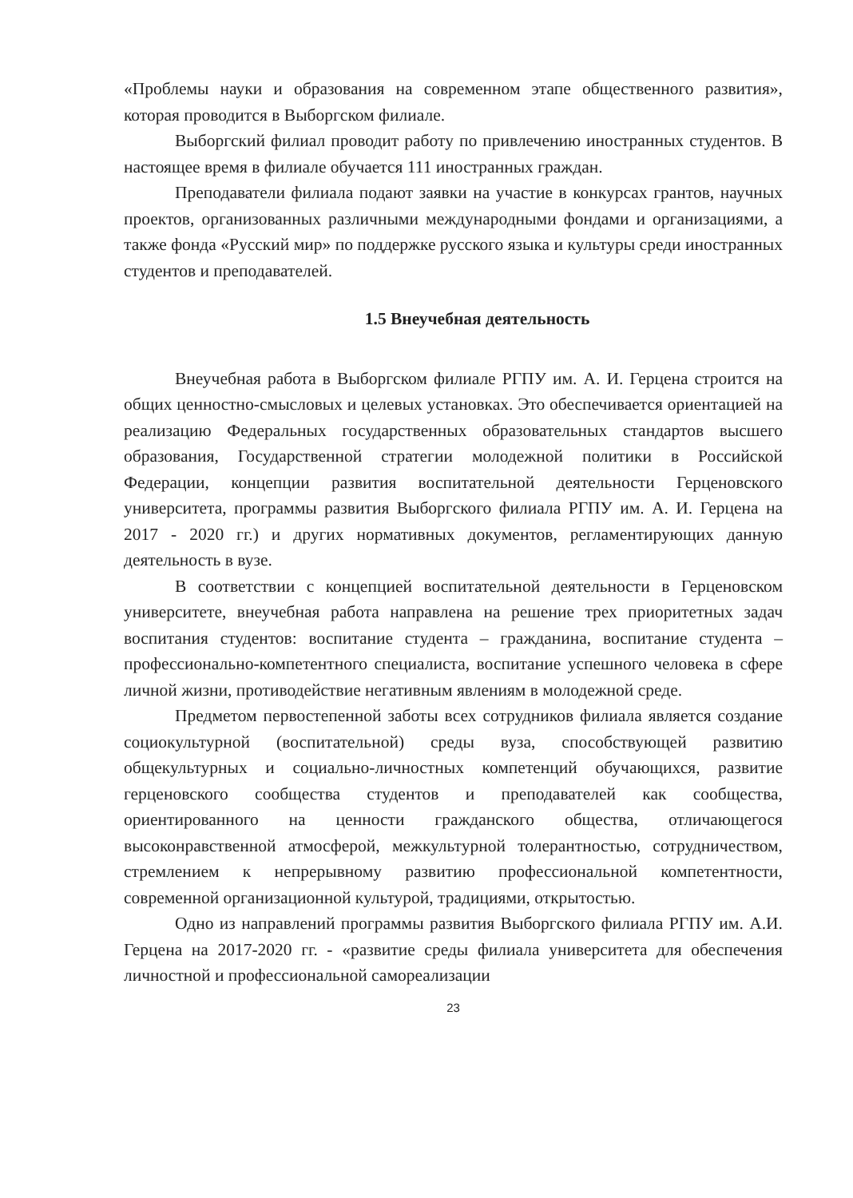«Проблемы науки и образования на современном этапе общественного развития», которая проводится в Выборгском филиале.
Выборгский филиал проводит работу по привлечению иностранных студентов. В настоящее время в филиале обучается 111 иностранных граждан.
Преподаватели филиала подают заявки на участие в конкурсах грантов, научных проектов, организованных различными международными фондами и организациями, а также фонда «Русский мир» по поддержке русского языка и культуры среди иностранных студентов и преподавателей.
1.5 Внеучебная деятельность
Внеучебная работа в Выборгском филиале РГПУ им. А. И. Герцена строится на общих ценностно-смысловых и целевых установках. Это обеспечивается ориентацией на реализацию Федеральных государственных образовательных стандартов высшего образования, Государственной стратегии молодежной политики в Российской Федерации, концепции развития воспитательной деятельности Герценовского университета, программы развития Выборгского филиала РГПУ им. А. И. Герцена на 2017 - 2020 гг.) и других нормативных документов, регламентирующих данную деятельность в вузе.
В соответствии с концепцией воспитательной деятельности в Герценовском университете, внеучебная работа направлена на решение трех приоритетных задач воспитания студентов: воспитание студента – гражданина, воспитание студента – профессионально-компетентного специалиста, воспитание успешного человека в сфере личной жизни, противодействие негативным явлениям в молодежной среде.
Предметом первостепенной заботы всех сотрудников филиала является создание социокультурной (воспитательной) среды вуза, способствующей развитию общекультурных и социально-личностных компетенций обучающихся, развитие герценовского сообщества студентов и преподавателей как сообщества, ориентированного на ценности гражданского общества, отличающегося высоконравственной атмосферой, межкультурной толерантностью, сотрудничеством, стремлением к непрерывному развитию профессиональной компетентности, современной организационной культурой, традициями, открытостью.
Одно из направлений программы развития Выборгского филиала РГПУ им. А.И. Герцена на 2017-2020 гг. - «развитие среды филиала университета для обеспечения личностной и профессиональной самореализации
23